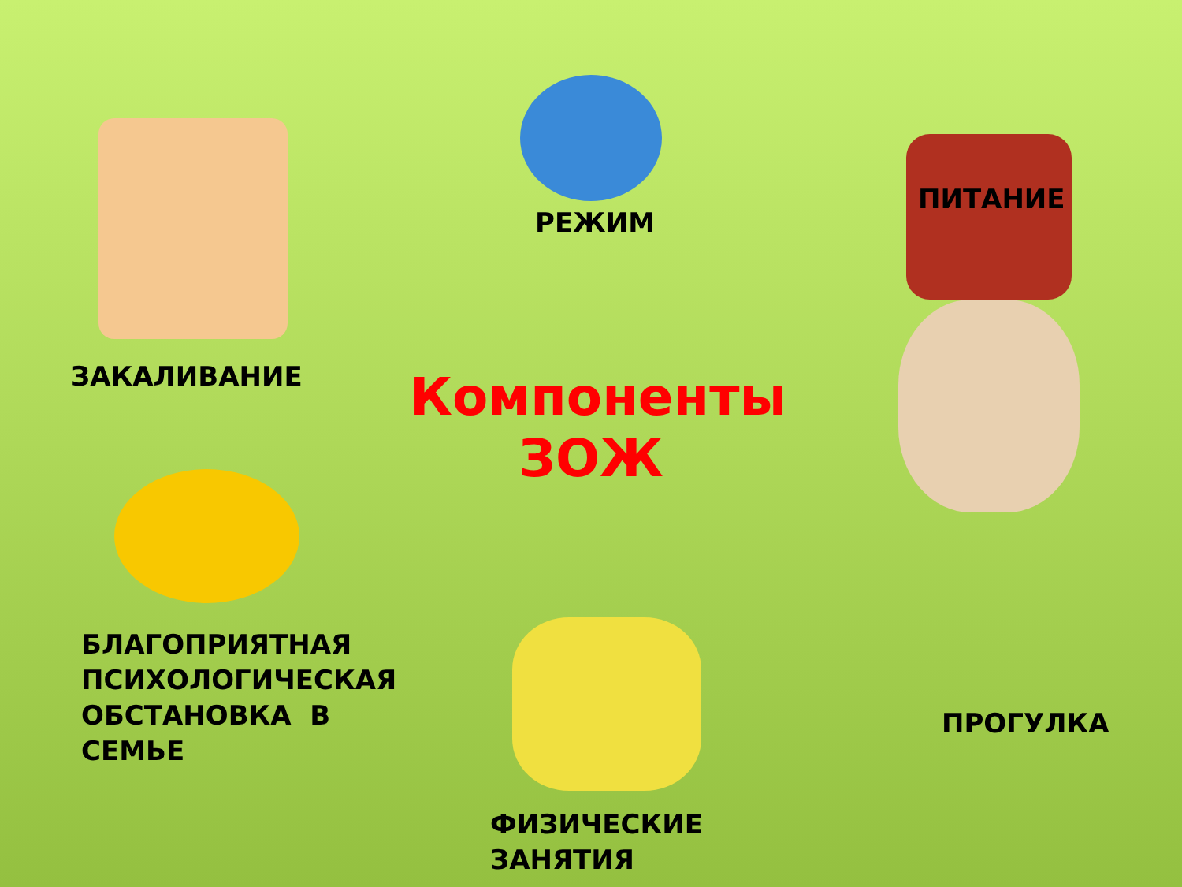РЕЖИМ
ЗАКАЛИВАНИЕ
Компоненты
ЗОЖ
ПИТАНИЕ
БЛАГОПРИЯТНАЯ
ПСИХОЛОГИЧЕСКАЯ
ОБСТАНОВКА В
СЕМЬЕ
ФИЗИЧЕСКИЕ
ЗАНЯТИЯ
ПРОГУЛКА